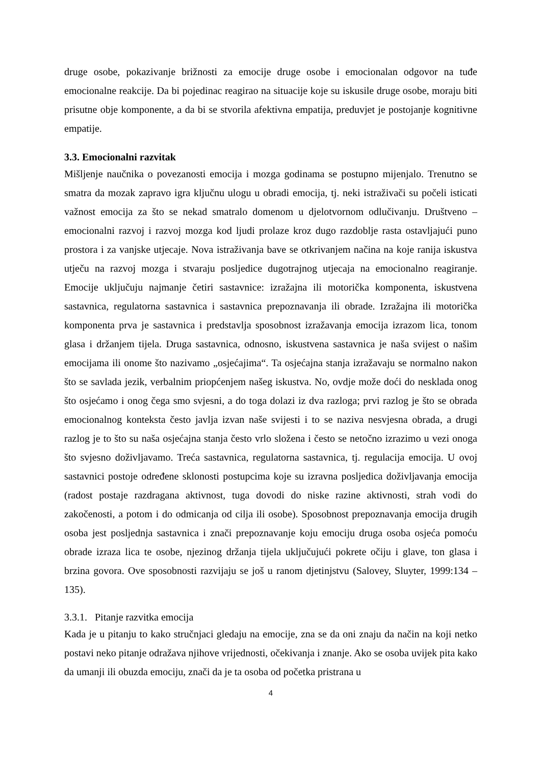druge osobe, pokazivanje brižnosti za emocije druge osobe i emocionalan odgovor na tuđe emocionalne reakcije. Da bi pojedinac reagirao na situacije koje su iskusile druge osobe, moraju biti prisutne obje komponente, a da bi se stvorila afektivna empatija, preduvjet je postojanje kognitivne empatije.
3.3. Emocionalni razvitak
Mišljenje naučnika o povezanosti emocija i mozga godinama se postupno mijenjalo. Trenutno se smatra da mozak zapravo igra ključnu ulogu u obradi emocija, tj. neki istraživači su počeli isticati važnost emocija za što se nekad smatralo domenom u djelotvornom odlučivanju. Društveno – emocionalni razvoj i razvoj mozga kod ljudi prolaze kroz dugo razdoblje rasta ostavljajući puno prostora i za vanjske utjecaje. Nova istraživanja bave se otkrivanjem načina na koje ranija iskustva utječu na razvoj mozga i stvaraju posljedice dugotrajnog utjecaja na emocionalno reagiranje. Emocije uključuju najmanje četiri sastavnice: izražajna ili motorička komponenta, iskustvena sastavnica, regulatorna sastavnica i sastavnica prepoznavanja ili obrade. Izražajna ili motorička komponenta prva je sastavnica i predstavlja sposobnost izražavanja emocija izrazom lica, tonom glasa i držanjem tijela. Druga sastavnica, odnosno, iskustvena sastavnica je naša svijest o našim emocijama ili onome što nazivamo „osjećajima“. Ta osjećajna stanja izražavaju se normalno nakon što se savlada jezik, verbalnim priopćenjem našeg iskustva. No, ovdje može doći do nesklada onog što osjećamo i onog čega smo svjesni, a do toga dolazi iz dva razloga; prvi razlog je što se obrada emocionalnog konteksta često javlja izvan naše svijesti i to se naziva nesvjesna obrada, a drugi razlog je to što su naša osjećajna stanja često vrlo složena i često se netočno izrazimo u vezi onoga što svjesno doživljavamo. Treća sastavnica, regulatorna sastavnica, tj. regulacija emocija. U ovoj sastavnici postoje određene sklonosti postupcima koje su izravna posljedica doživljavanja emocija (radost postaje razdragana aktivnost, tuga dovodi do niske razine aktivnosti, strah vodi do zakočenosti, a potom i do odmicanja od cilja ili osobe). Sposobnost prepoznavanja emocija drugih osoba jest posljednja sastavnica i znači prepoznavanje koju emociju druga osoba osjeća pomoću obrade izraza lica te osobe, njezinog držanja tijela uključujući pokrete očiju i glave, ton glasa i brzina govora. Ove sposobnosti razvijaju se još u ranom djetinjstvu (Salovey, Sluyter, 1999:134 – 135).
3.3.1. Pitanje razvitka emocija
Kada je u pitanju to kako stručnjaci gledaju na emocije, zna se da oni znaju da način na koji netko postavi neko pitanje odražava njihove vrijednosti, očekivanja i znanje. Ako se osoba uvijek pita kako da umanji ili obuzda emociju, znači da je ta osoba od početka pristrana u
4